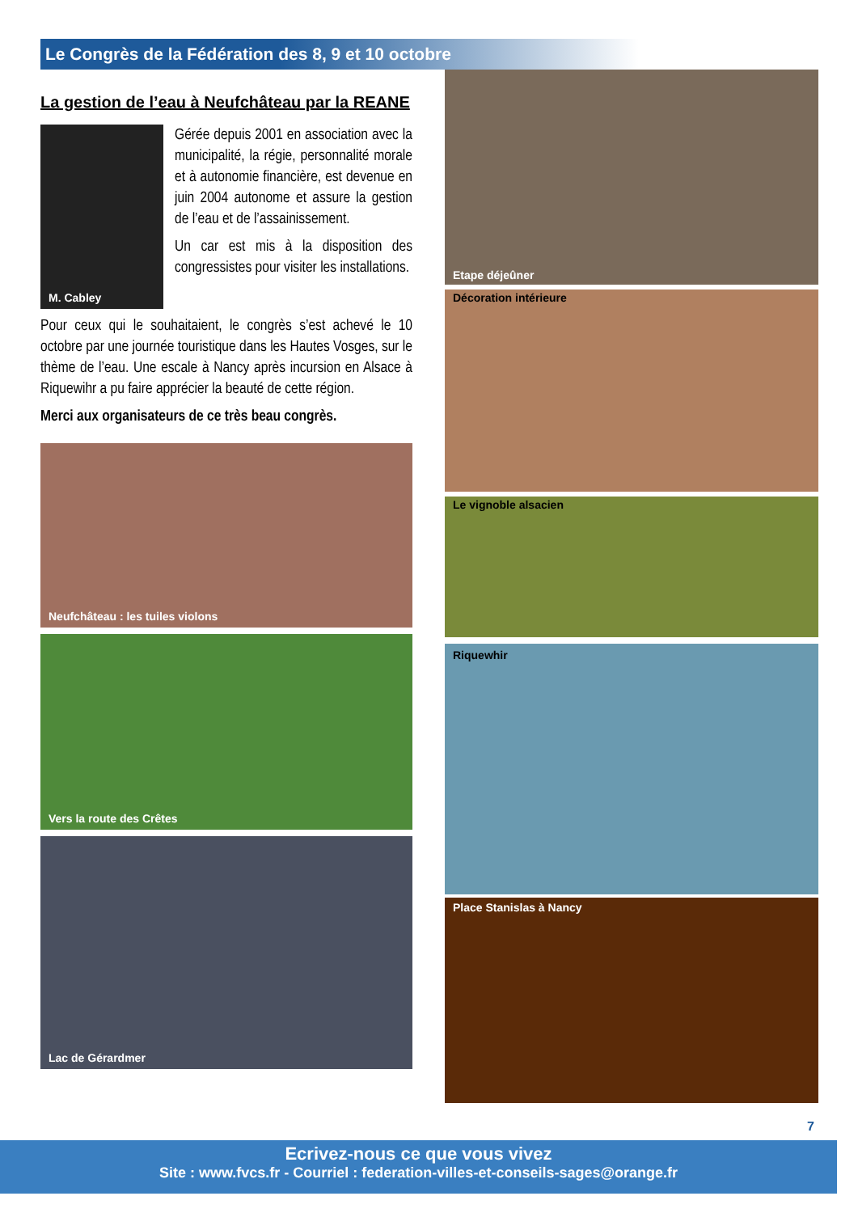Le Congrès de la Fédération des 8, 9 et 10 octobre
La gestion de l’eau à Neufchâteau par la REANE
M. Cabley
Gérée depuis 2001 en association avec la municipalité, la régie, personnalité morale et à autonomie financière, est devenue en juin 2004 autonome et assure la gestion de l’eau et de l’assainissement.
Un car est mis à la disposition des congressistes pour visiter les installations.
Pour ceux qui le souhaitaient, le congrès s’est achevé le 10 octobre par une journée touristique dans les Hautes Vosges, sur le thème de l’eau. Une escale à Nancy après incursion en Alsace à Riquewihr a pu faire apprécier la beauté de cette région.
Merci aux organisateurs de ce très beau congrès.
Neufchâteau : les tuiles violons
Vers la route des Crêtes
Lac de Gérardmer
Etape déjeûner
Décoration intérieure
Le vignoble alsacien
Riquewhir
Place Stanislas à Nancy
7
Ecrivez-nous ce que vous vivez
Site : www.fvcs.fr - Courriel : federation-villes-et-conseils-sages@orange.fr